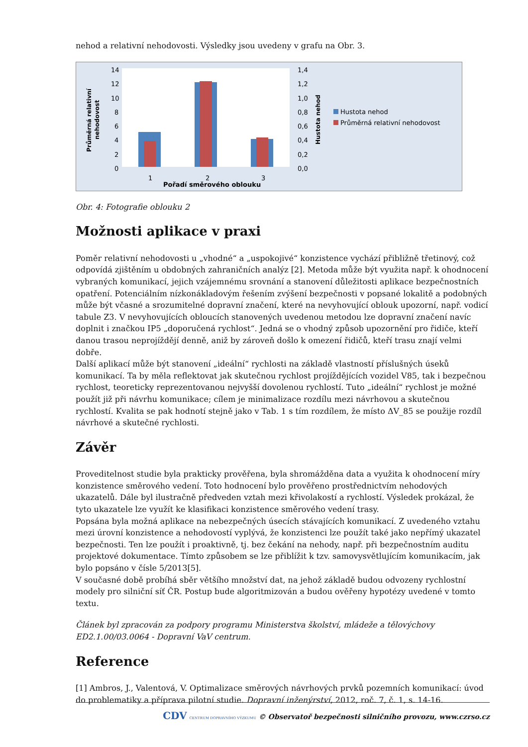nehod a relativní nehodovosti. Výsledky jsou uvedeny v grafu na Obr. 3.
14
12
10
8
6
4
2
0
1,4
1,2
1,0
0,8
0,6
0,4
0,2
0,0
1
2
3
Pořadí směrového oblouku
Průměrná relativní
nehodovost
Hustota nehod
Hustota nehod
Průměrná relativní nehodovost
Obr. 4: Fotografie oblouku 2
Možnosti aplikace v praxi
Poměr relativní nehodovosti u „vhodné“ a „uspokojivé“ konzistence vychází přibližně třetinový, což odpovídá zjištěním u obdobných zahraničních analýz [2]. Metoda může být využita např. k ohodnocení vybraných komunikací, jejich vzájemnému srovnání a stanovení důležitosti aplikace bezpečnostních opatření. Potenciálním nízkonákladovým řešením zvýšení bezpečnosti v popsané lokalitě a podobných může být včasné a srozumitelné dopravní značení, které na nevyhovující oblouk upozorní, např. vodicí tabule Z3. V nevyhovujících obloucích stanovených uvedenou metodou lze dopravní značení navíc doplnit i značkou IP5 „doporučená rychlost“. Jedná se o vhodný způsob upozornění pro řidiče, kteří danou trasou neprojíždějí denně, aniž by zároveň došlo k omezení řidičů, kteří trasu znají velmi dobře.
Další aplikací může být stanovení „ideální“ rychlosti na základě vlastností příslušných úseků komunikací. Ta by měla reflektovat jak skutečnou rychlost projíždějících vozidel V85, tak i bezpečnou rychlost, teoreticky reprezentovanou nejvyšší dovolenou rychlostí. Tuto „ideální“ rychlost je možné použít již při návrhu komunikace; cílem je minimalizace rozdílu mezi návrhovou a skutečnou rychlostí. Kvalita se pak hodnotí stejně jako v Tab. 1 s tím rozdílem, že místo ΔV_85 se použije rozdíl návrhové a skutečné rychlosti.
Závěr
Proveditelnost studie byla prakticky prověřena, byla shromážděna data a využita k ohodnocení míry konzistence směrového vedení. Toto hodnocení bylo prověřeno prostřednictvím nehodových ukazatelů. Dále byl ilustračně předveden vztah mezi křivolakostí a rychlostí. Výsledek prokázal, že tyto ukazatele lze využít ke klasifikaci konzistence směrového vedení trasy.
Popsána byla možná aplikace na nebezpečných úsecích stávajících komunikací. Z uvedeného vztahu mezi úrovní konzistence a nehodovostí vyplývá, že konzistenci lze použít také jako nepřímý ukazatel bezpečnosti. Ten lze použít i proaktivně, tj. bez čekání na nehody, např. při bezpečnostním auditu projektové dokumentace. Tímto způsobem se lze přiblížit k tzv. samovysvětlujícím komunikacím, jak bylo popsáno v čísle 5/2013[5].
V současné době probíhá sběr většího množství dat, na jehož základě budou odvozeny rychlostní modely pro silniční síť ČR. Postup bude algoritmizován a budou ověřeny hypotézy uvedené v tomto textu.
Článek byl zpracován za podpory programu Ministerstva školství, mládeže a tělovýchovy ED2.1.00/03.0064 - Dopravní VaV centrum.
Reference
[1] Ambros, J., Valentová, V. Optimalizace směrových návrhových prvků pozemních komunikací: úvod do problematiky a příprava pilotní studie. Dopravní inženýrství, 2012, roč. 7, č. 1, s. 14-16.
CDV CENTRUM DOPRAVNÍHO VÝZKUMU © Observatoř bezpečnosti silničního provozu, www.czrso.cz